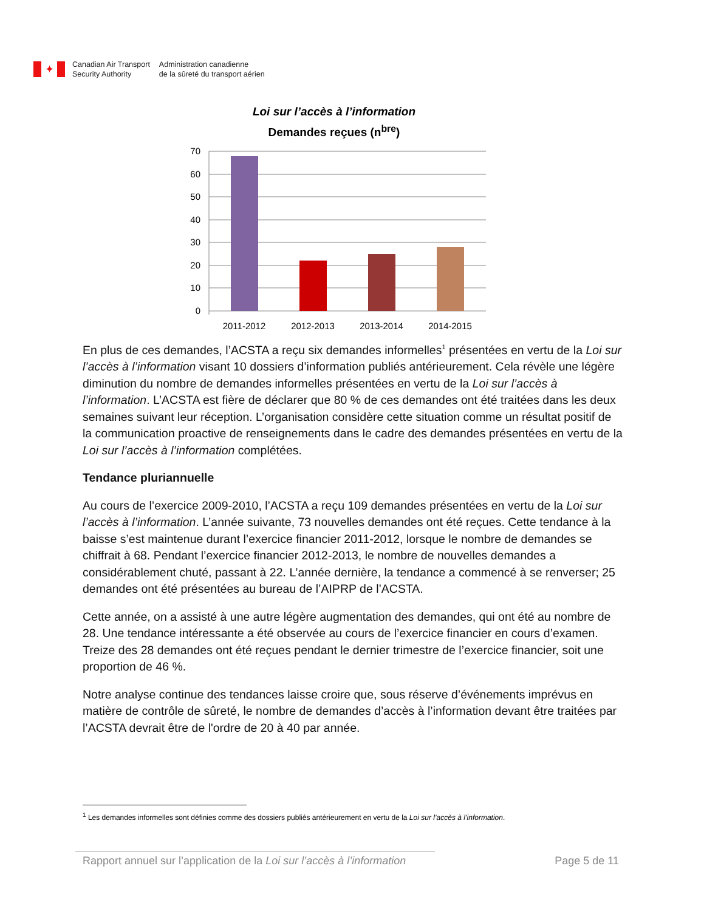✦
Canadian Air Transport
Security Authority
Administration canadienne
de la sûreté du transport aérien
Loi sur l’accès à l’information
Demandes reçues (n<sup>bre</sup>)
70
60
50
40
30
20
10
0
2011-2012
2012-2013
2013-2014
2014-2015
En plus de ces demandes, l’ACSTA a reçu six demandes informelles<sup>1</sup> présentées en vertu de la Loi sur l’accès à l’information visant 10 dossiers d’information publiés antérieurement. Cela révèle une légère diminution du nombre de demandes informelles présentées en vertu de la Loi sur l’accès à l’information. L’ACSTA est fière de déclarer que 80 % de ces demandes ont été traitées dans les deux semaines suivant leur réception. L’organisation considère cette situation comme un résultat positif de la communication proactive de renseignements dans le cadre des demandes présentées en vertu de la Loi sur l’accès à l’information complétées.
Tendance pluriannuelle
Au cours de l’exercice 2009-2010, l’ACSTA a reçu 109 demandes présentées en vertu de la Loi sur l’accès à l’information. L’année suivante, 73 nouvelles demandes ont été reçues. Cette tendance à la baisse s’est maintenue durant l’exercice financier 2011-2012, lorsque le nombre de demandes se chiffrait à 68. Pendant l’exercice financier 2012-2013, le nombre de nouvelles demandes a considérablement chuté, passant à 22. L’année dernière, la tendance a commencé à se renverser; 25 demandes ont été présentées au bureau de l’AIPRP de l’ACSTA.
Cette année, on a assisté à une autre légère augmentation des demandes, qui ont été au nombre de 28. Une tendance intéressante a été observée au cours de l’exercice financier en cours d’examen. Treize des 28 demandes ont été reçues pendant le dernier trimestre de l’exercice financier, soit une proportion de 46 %.
Notre analyse continue des tendances laisse croire que, sous réserve d’événements imprévus en matière de contrôle de sûreté, le nombre de demandes d’accès à l’information devant être traitées par l’ACSTA devrait être de l'ordre de 20 à 40 par année.
<sup>1</sup> Les demandes informelles sont définies comme des dossiers publiés antérieurement en vertu de la Loi sur l’accès à l’information.
Rapport annuel sur l’application de la Loi sur l’accès à l’information Page 5 de 11